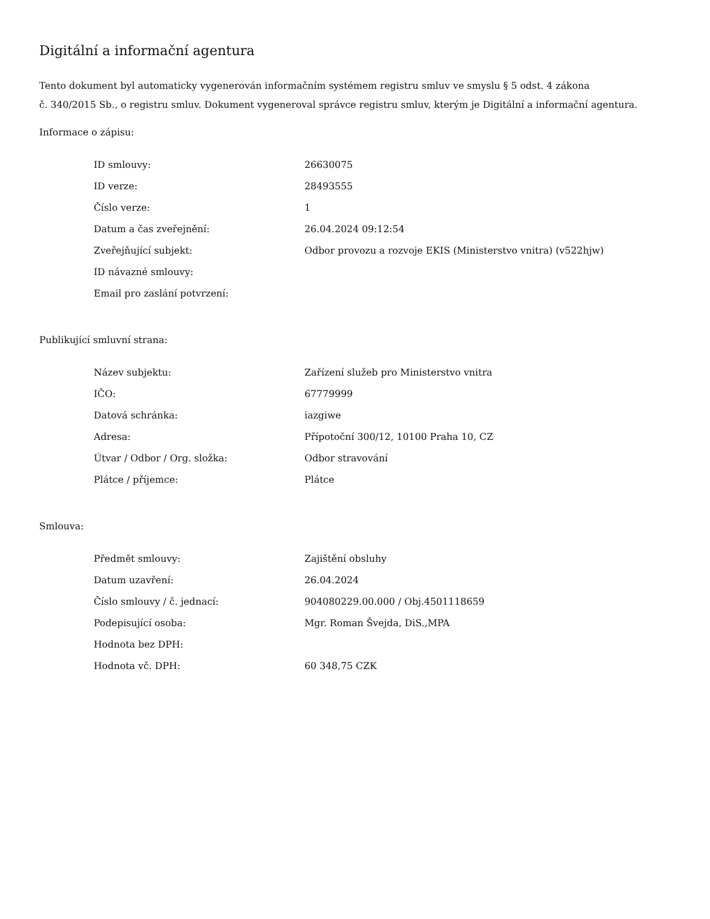Digitální a informační agentura
Tento dokument byl automaticky vygenerován informačním systémem registru smluv ve smyslu § 5 odst. 4 zákona
č. 340/2015 Sb., o registru smluv. Dokument vygeneroval správce registru smluv, kterým je Digitální a informační agentura.
Informace o zápisu:
| ID smlouvy: | 26630075 |
| ID verze: | 28493555 |
| Číslo verze: | 1 |
| Datum a čas zveřejnění: | 26.04.2024 09:12:54 |
| Zveřejňující subjekt: | Odbor provozu a rozvoje EKIS (Ministerstvo vnitra) (v522hjw) |
| ID návazné smlouvy: | |
| Email pro zaslání potvrzení: | |
Publikující smluvní strana:
| Název subjektu: | Zařízení služeb pro Ministerstvo vnitra |
| IČO: | 67779999 |
| Datová schránka: | iazgiwe |
| Adresa: | Přípotoční 300/12, 10100 Praha 10, CZ |
| Útvar / Odbor / Org. složka: | Odbor stravování |
| Plátce / příjemce: | Plátce |
Smlouva:
| Předmět smlouvy: | Zajištění obsluhy |
| Datum uzavření: | 26.04.2024 |
| Číslo smlouvy / č. jednací: | 904080229.00.000 / Obj.4501118659 |
| Podepisující osoba: | Mgr. Roman Švejda, DiS.,MPA |
| Hodnota bez DPH: | |
| Hodnota vč. DPH: | 60 348,75 CZK |